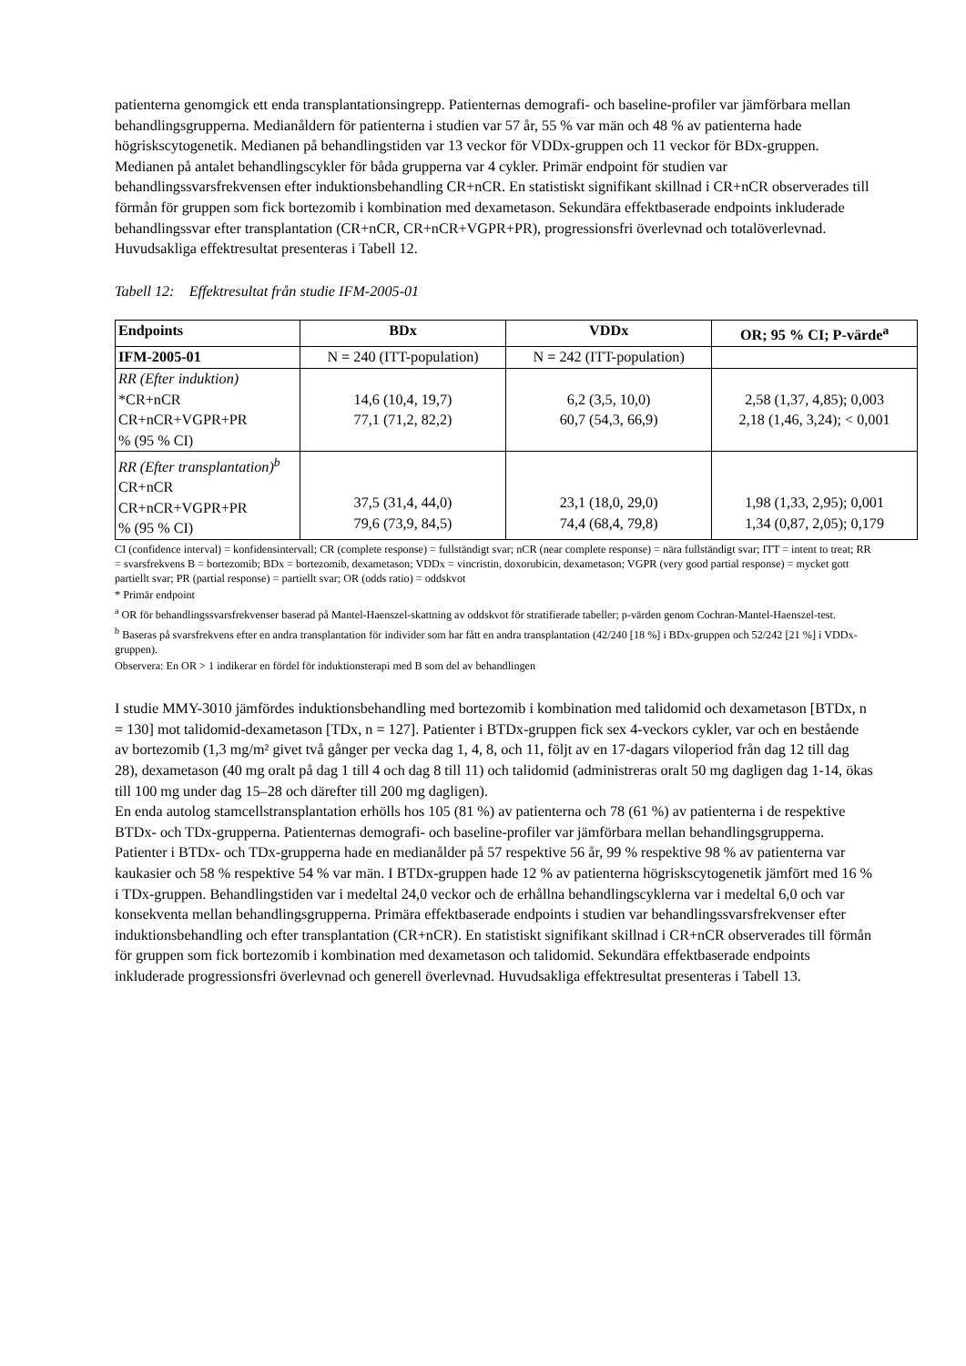patienterna genomgick ett enda transplantationsingrepp. Patienternas demografi- och baseline-profiler var jämförbara mellan behandlingsgrupperna. Medianåldern för patienterna i studien var 57 år, 55 % var män och 48 % av patienterna hade högriskscytogenetik. Medianen på behandlingstiden var 13 veckor för VDDx-gruppen och 11 veckor för BDx-gruppen. Medianen på antalet behandlingscykler för båda grupperna var 4 cykler. Primär endpoint för studien var behandlingssvarsfrekvensen efter induktionsbehandling CR+nCR. En statistiskt signifikant skillnad i CR+nCR observerades till förmån för gruppen som fick bortezomib i kombination med dexametason. Sekundära effektbaserade endpoints inkluderade behandlingssvar efter transplantation (CR+nCR, CR+nCR+VGPR+PR), progressionsfri överlevnad och totalöverlevnad. Huvudsakliga effektresultat presenteras i Tabell 12.
Tabell 12: Effektresultat från studie IFM-2005-01
| Endpoints | BDx | VDDx | OR; 95 % CI; P-värde<sup>a</sup> |
| --- | --- | --- | --- |
| IFM-2005-01 | N = 240 (ITT-population) | N = 242 (ITT-population) | |
| RR (Efter induktion) *CR+nCR CR+nCR+VGPR+PR % (95 % CI) | 14,6 (10,4, 19,7) 77,1 (71,2, 82,2) | 6,2 (3,5, 10,0) 60,7 (54,3, 66,9) | 2,58 (1,37, 4,85); 0,003 2,18 (1,46, 3,24); < 0,001 |
| RR (Efter transplantation)<sup>b</sup> CR+nCR CR+nCR+VGPR+PR % (95 % CI) | 37,5 (31,4, 44,0) 79,6 (73,9, 84,5) | 23,1 (18,0, 29,0) 74,4 (68,4, 79,8) | 1,98 (1,33, 2,95); 0,001 1,34 (0,87, 2,05); 0,179 |
CI (confidence interval) = konfidensintervall; CR (complete response) = fullständigt svar; nCR (near complete response) = nära fullständigt svar; ITT = intent to treat; RR = svarsfrekvens B = bortezomib; BDx = bortezomib, dexametason; VDDx = vincristin, doxorubicin, dexametason; VGPR (very good partial response) = mycket gott partiellt svar; PR (partial response) = partiellt svar; OR (odds ratio) = oddskvot
* Primär endpoint
<sup>a</sup> OR för behandlingssvarsfrekvenser baserad på Mantel-Haenszel-skattning av oddskvot för stratifierade tabeller; p-värden genom Cochran-Mantel-Haenszel-test.
<sup>b</sup> Baseras på svarsfrekvens efter en andra transplantation för individer som har fått en andra transplantation (42/240 [18 %] i BDx-gruppen och 52/242 [21 %] i VDDx-gruppen).
Observera: En OR > 1 indikerar en fördel för induktionsterapi med B som del av behandlingen
I studie MMY-3010 jämfördes induktionsbehandling med bortezomib i kombination med talidomid och dexametason [BTDx, n = 130] mot talidomid-dexametason [TDx, n = 127]. Patienter i BTDx-gruppen fick sex 4-veckors cykler, var och en bestående av bortezomib (1,3 mg/m² givet två gånger per vecka dag 1, 4, 8, och 11, följt av en 17-dagars viloperiod från dag 12 till dag 28), dexametason (40 mg oralt på dag 1 till 4 och dag 8 till 11) och talidomid (administreras oralt 50 mg dagligen dag 1-14, ökas till 100 mg under dag 15–28 och därefter till 200 mg dagligen).
En enda autolog stamcellstransplantation erhölls hos 105 (81 %) av patienterna och 78 (61 %) av patienterna i de respektive BTDx- och TDx-grupperna. Patienternas demografi- och baseline-profiler var jämförbara mellan behandlingsgrupperna. Patienter i BTDx- och TDx-grupperna hade en medianålder på 57 respektive 56 år, 99 % respektive 98 % av patienterna var kaukasier och 58 % respektive 54 % var män. I BTDx-gruppen hade 12 % av patienterna högriskscytogenetik jämfört med 16 % i TDx-gruppen. Behandlingstiden var i medeltal 24,0 veckor och de erhållna behandlingscyklerna var i medeltal 6,0 och var konsekventa mellan behandlingsgrupperna. Primära effektbaserade endpoints i studien var behandlingssvarsfrekvenser efter induktionsbehandling och efter transplantation (CR+nCR). En statistiskt signifikant skillnad i CR+nCR observerades till förmån för gruppen som fick bortezomib i kombination med dexametason och talidomid. Sekundära effektbaserade endpoints inkluderade progressionsfri överlevnad och generell överlevnad. Huvudsakliga effektresultat presenteras i Tabell 13.